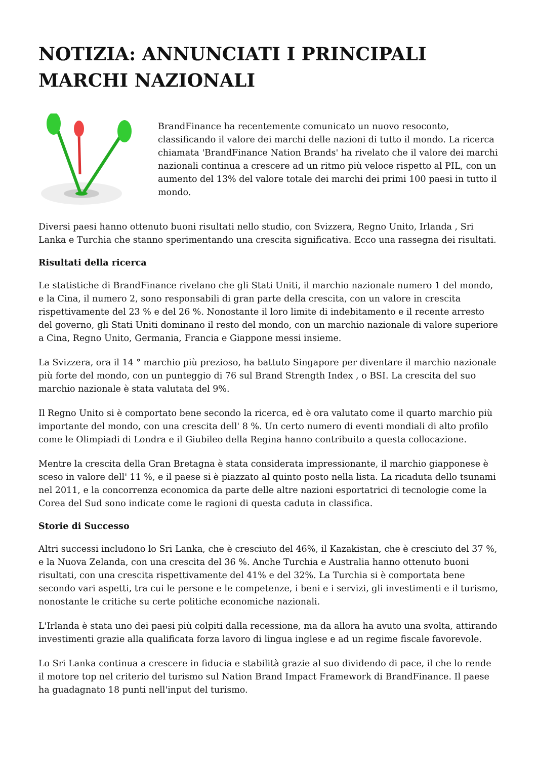NOTIZIA: ANNUNCIATI I PRINCIPALI MARCHI NAZIONALI
BrandFinance ha recentemente comunicato un nuovo resoconto, classificando il valore dei marchi delle nazioni di tutto il mondo. La ricerca chiamata 'BrandFinance Nation Brands' ha rivelato che il valore dei marchi nazionali continua a crescere ad un ritmo più veloce rispetto al PIL, con un aumento del 13% del valore totale dei marchi dei primi 100 paesi in tutto il mondo.
Diversi paesi hanno ottenuto buoni risultati nello studio, con Svizzera, Regno Unito, Irlanda , Sri Lanka e Turchia che stanno sperimentando una crescita significativa. Ecco una rassegna dei risultati.
Risultati della ricerca
Le statistiche di BrandFinance rivelano che gli Stati Uniti, il marchio nazionale numero 1 del mondo, e la Cina, il numero 2, sono responsabili di gran parte della crescita, con un valore in crescita rispettivamente del 23 % e del 26 %. Nonostante il loro limite di indebitamento e il recente arresto del governo, gli Stati Uniti dominano il resto del mondo, con un marchio nazionale di valore superiore a Cina, Regno Unito, Germania, Francia e Giappone messi insieme.
La Svizzera, ora il 14 ° marchio più prezioso, ha battuto Singapore per diventare il marchio nazionale più forte del mondo, con un punteggio di 76 sul Brand Strength Index , o BSI. La crescita del suo marchio nazionale è stata valutata del 9%.
Il Regno Unito si è comportato bene secondo la ricerca, ed è ora valutato come il quarto marchio più importante del mondo, con una crescita dell' 8 %. Un certo numero di eventi mondiali di alto profilo come le Olimpiadi di Londra e il Giubileo della Regina hanno contribuito a questa collocazione.
Mentre la crescita della Gran Bretagna è stata considerata impressionante, il marchio giapponese è sceso in valore dell' 11 %, e il paese si è piazzato al quinto posto nella lista. La ricaduta dello tsunami nel 2011, e la concorrenza economica da parte delle altre nazioni esportatrici di tecnologie come la Corea del Sud sono indicate come le ragioni di questa caduta in classifica.
Storie di Successo
Altri successi includono lo Sri Lanka, che è cresciuto del 46%, il Kazakistan, che è cresciuto del 37 %, e la Nuova Zelanda, con una crescita del 36 %. Anche Turchia e Australia hanno ottenuto buoni risultati, con una crescita rispettivamente del 41% e del 32%. La Turchia si è comportata bene secondo vari aspetti, tra cui le persone e le competenze, i beni e i servizi, gli investimenti e il turismo, nonostante le critiche su certe politiche economiche nazionali.
L'Irlanda è stata uno dei paesi più colpiti dalla recessione, ma da allora ha avuto una svolta, attirando investimenti grazie alla qualificata forza lavoro di lingua inglese e ad un regime fiscale favorevole.
Lo Sri Lanka continua a crescere in fiducia e stabilità grazie al suo dividendo di pace, il che lo rende il motore top nel criterio del turismo sul Nation Brand Impact Framework di BrandFinance. Il paese ha guadagnato 18 punti nell'input del turismo.